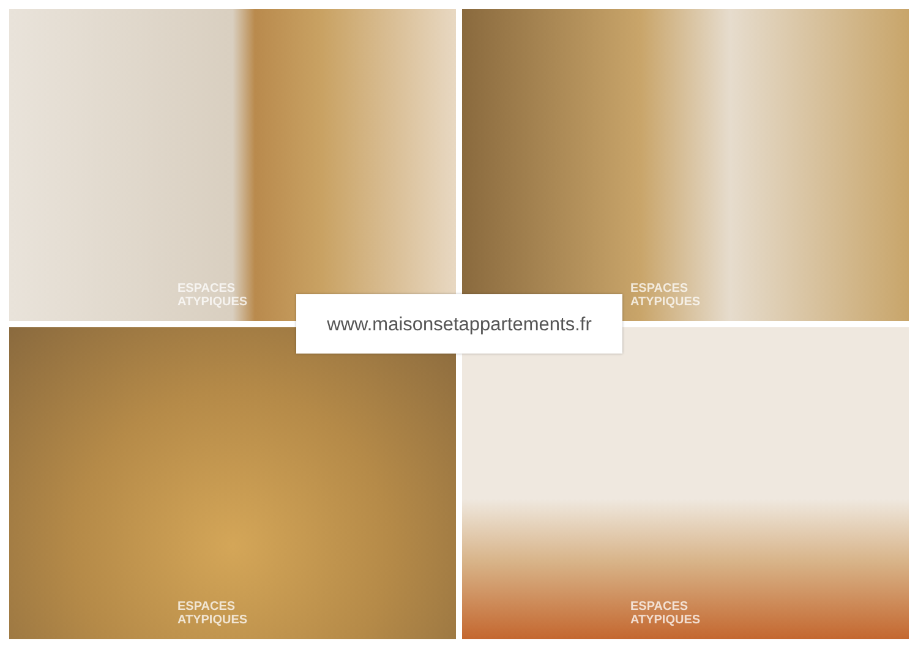ESPACES
ATYPIQUES
ESPACES
ATYPIQUES
ESPACES
ATYPIQUES
ESPACES
ATYPIQUES
www.maisonsetappartements.fr